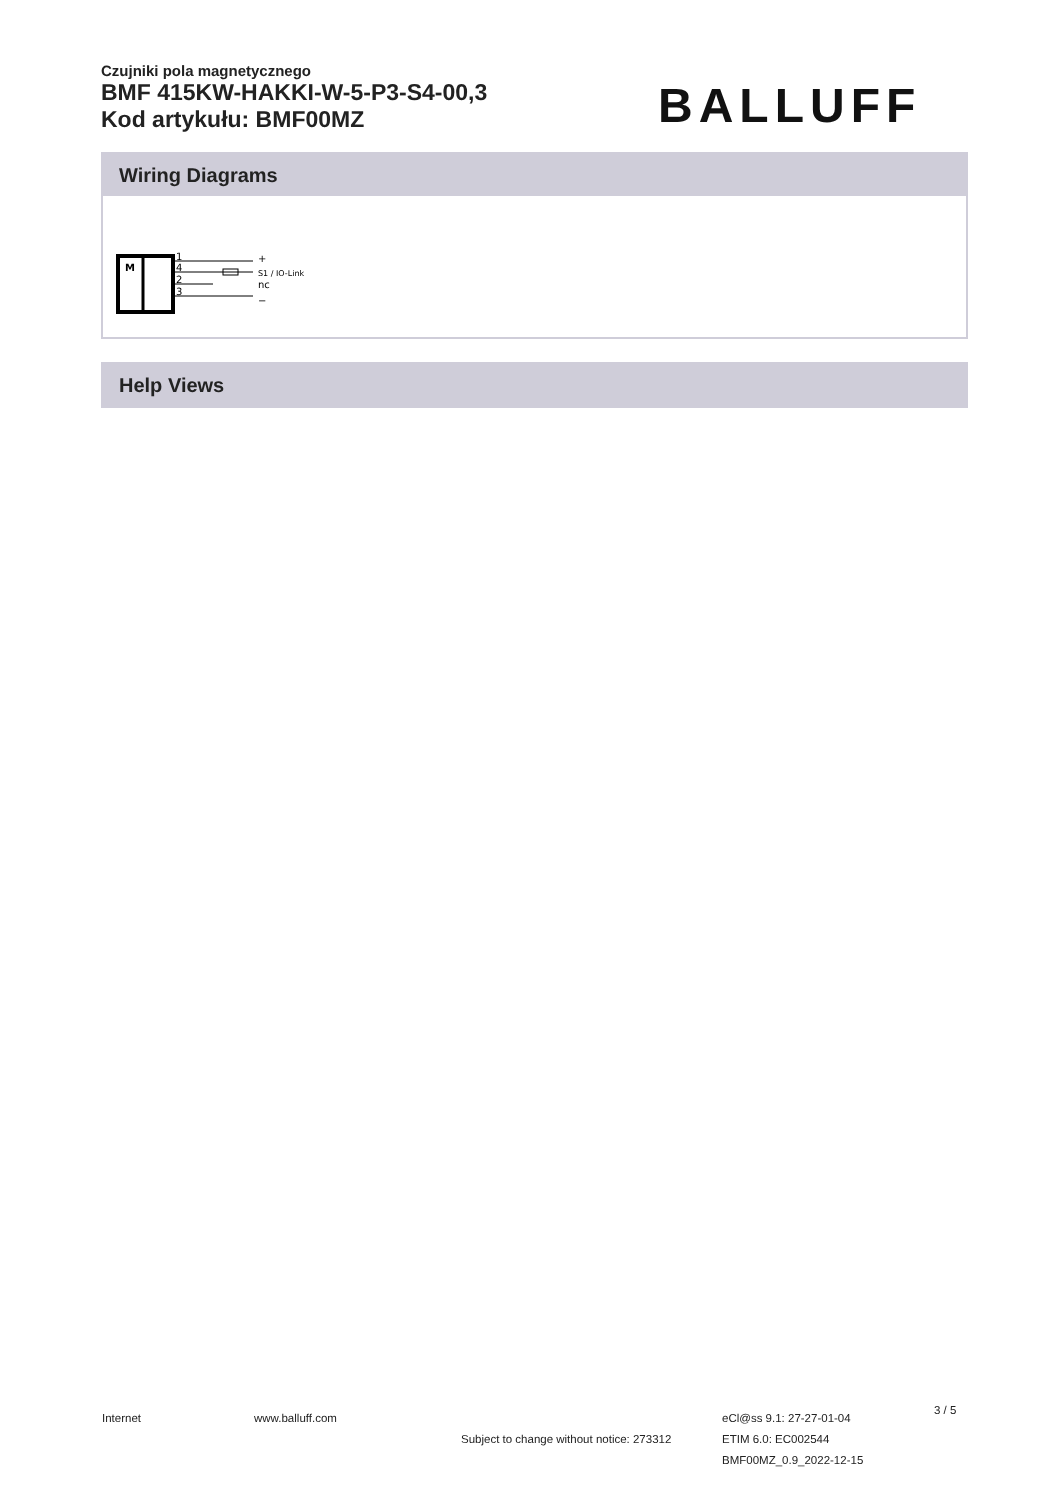Czujniki pola magnetycznego
BMF 415KW-HAKKI-W-5-P3-S4-00,3
Kod artykułu: BMF00MZ
BALLUFF
Wiring Diagrams
M
1
4
2
3
+
S1 / IO-Link
nc
−
Help Views
Internet www.balluff.com
Subject to change without notice: 273312
eCl@ss 9.1: 27-27-01-04
ETIM 6.0: EC002544
BMF00MZ_0.9_2022-12-15
3 / 5